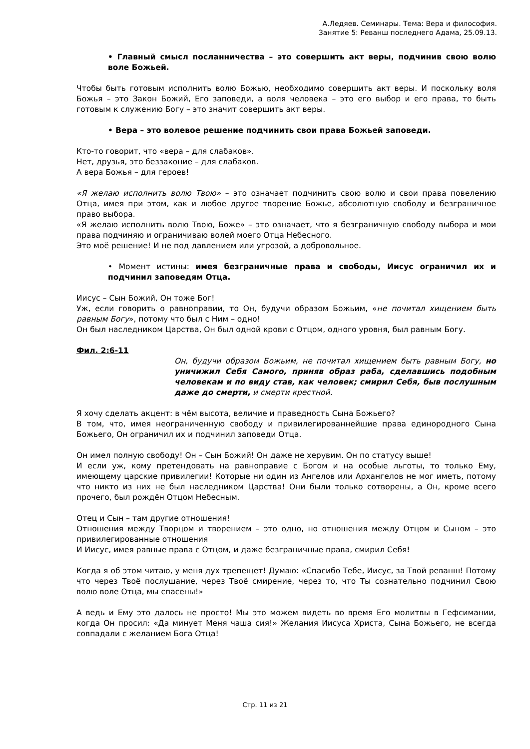А.Ледяев. Семинары. Тема: Вера и философия.
Занятие 5: Реванш последнего Адама, 25.09.13.
• Главный смысл посланничества – это совершить акт веры, подчинив свою волю воле Божьей.
Чтобы быть готовым исполнить волю Божью, необходимо совершить акт веры. И поскольку воля Божья – это Закон Божий, Его заповеди, а воля человека – это его выбор и его права, то быть готовым к служению Богу – это значит совершить акт веры.
• Вера – это волевое решение подчинить свои права Божьей заповеди.
Кто-то говорит, что «вера – для слабаков».
Нет, друзья, это беззаконие – для слабаков.
А вера Божья – для героев!
«Я желаю исполнить волю Твою» – это означает подчинить свою волю и свои права повелению Отца, имея при этом, как и любое другое творение Божье, абсолютную свободу и безграничное право выбора.
«Я желаю исполнить волю Твою, Боже» – это означает, что я безграничную свободу выбора и мои права подчиняю и ограничиваю волей моего Отца Небесного.
Это моё решение! И не под давлением или угрозой, а добровольное.
• Момент истины: имея безграничные права и свободы, Иисус ограничил их и подчинил заповедям Отца.
Иисус – Сын Божий, Он тоже Бог!
Уж, если говорить о равноправии, то Он, будучи образом Божьим, «не почитал хищением быть равным Богу», потому что был с Ним – одно!
Он был наследником Царства, Он был одной крови с Отцом, одного уровня, был равным Богу.
Фил. 2:6-11
Он, будучи образом Божьим, не почитал хищением быть равным Богу, но уничижил Себя Самого, приняв образ раба, сделавшись подобным человекам и по виду став, как человек; смирил Себя, быв послушным даже до смерти, и смерти крестной.
Я хочу сделать акцент: в чём высота, величие и праведность Сына Божьего?
В том, что, имея неограниченную свободу и привилегированнейшие права единородного Сына Божьего, Он ограничил их и подчинил заповеди Отца.
Он имел полную свободу! Он – Сын Божий! Он даже не херувим. Он по статусу выше!
И если уж, кому претендовать на равноправие с Богом и на особые льготы, то только Ему, имеющему царские привилегии! Которые ни один из Ангелов или Архангелов не мог иметь, потому что никто из них не был наследником Царства! Они были только сотворены, а Он, кроме всего прочего, был рождён Отцом Небесным.
Отец и Сын – там другие отношения!
Отношения между Творцом и творением – это одно, но отношения между Отцом и Сыном – это привилегированные отношения
И Иисус, имея равные права с Отцом, и даже безграничные права, смирил Себя!
Когда я об этом читаю, у меня дух трепещет! Думаю: «Спасибо Тебе, Иисус, за Твой реванш! Потому что через Твоё послушание, через Твоё смирение, через то, что Ты сознательно подчинил Свою волю воле Отца, мы спасены!»
А ведь и Ему это далось не просто! Мы это можем видеть во время Его молитвы в Гефсимании, когда Он просил: «Да минует Меня чаша сия!» Желания Иисуса Христа, Сына Божьего, не всегда совпадали с желанием Бога Отца!
Стр. 11 из 21